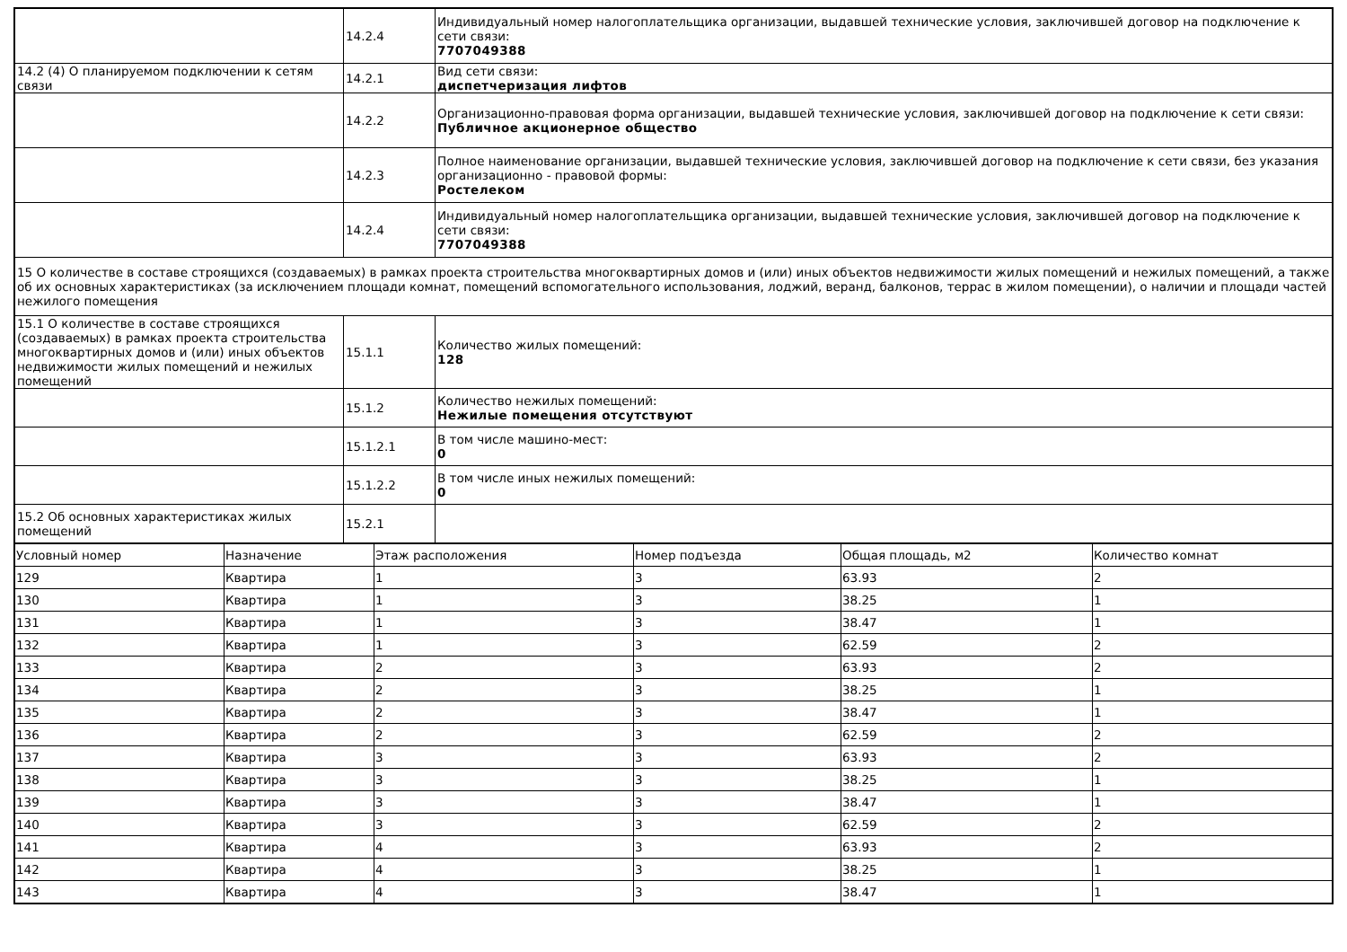| | 14.2.4 | Индивидуальный номер налогоплательщика организации, выдавшей технические условия, заключившей договор на подключение к сети связи: 7707049388 |
| 14.2 (4) О планируемом подключении к сетям связи | 14.2.1 | Вид сети связи: диспетчеризация лифтов |
| | 14.2.2 | Организационно-правовая форма организации, выдавшей технические условия, заключившей договор на подключение к сети связи: Публичное акционерное общество |
| | 14.2.3 | Полное наименование организации, выдавшей технические условия, заключившей договор на подключение к сети связи, без указания организационно - правовой формы: Ростелеком |
| | 14.2.4 | Индивидуальный номер налогоплательщика организации, выдавшей технические условия, заключившей договор на подключение к сети связи: 7707049388 |
| 15 О количестве в составе строящихся (создаваемых) в рамках проекта строительства многоквартирных домов и (или) иных объектов недвижимости жилых помещений и нежилых помещений, а также об их основных характеристиках (за исключением площади комнат, помещений вспомогательного использования, лоджий, веранд, балконов, террас в жилом помещении), о наличии и площади частей нежилого помещения | | |
| 15.1 О количестве в составе строящихся (создаваемых) в рамках проекта строительства многоквартирных домов и (или) иных объектов недвижимости жилых помещений и нежилых помещений | 15.1.1 | Количество жилых помещений: 128 |
| | 15.1.2 | Количество нежилых помещений: Нежилые помещения отсутствуют |
| | 15.1.2.1 | В том числе машино-мест: 0 |
| | 15.1.2.2 | В том числе иных нежилых помещений: 0 |
| 15.2 Об основных характеристиках жилых помещений | 15.2.1 | |
| Условный номер | Назначение | Этаж расположения | Номер подъезда | Общая площадь, м2 | Количество комнат |
| --- | --- | --- | --- | --- | --- |
| 129 | Квартира | 1 | 3 | 63.93 | 2 |
| 130 | Квартира | 1 | 3 | 38.25 | 1 |
| 131 | Квартира | 1 | 3 | 38.47 | 1 |
| 132 | Квартира | 1 | 3 | 62.59 | 2 |
| 133 | Квартира | 2 | 3 | 63.93 | 2 |
| 134 | Квартира | 2 | 3 | 38.25 | 1 |
| 135 | Квартира | 2 | 3 | 38.47 | 1 |
| 136 | Квартира | 2 | 3 | 62.59 | 2 |
| 137 | Квартира | 3 | 3 | 63.93 | 2 |
| 138 | Квартира | 3 | 3 | 38.25 | 1 |
| 139 | Квартира | 3 | 3 | 38.47 | 1 |
| 140 | Квартира | 3 | 3 | 62.59 | 2 |
| 141 | Квартира | 4 | 3 | 63.93 | 2 |
| 142 | Квартира | 4 | 3 | 38.25 | 1 |
| 143 | Квартира | 4 | 3 | 38.47 | 1 |